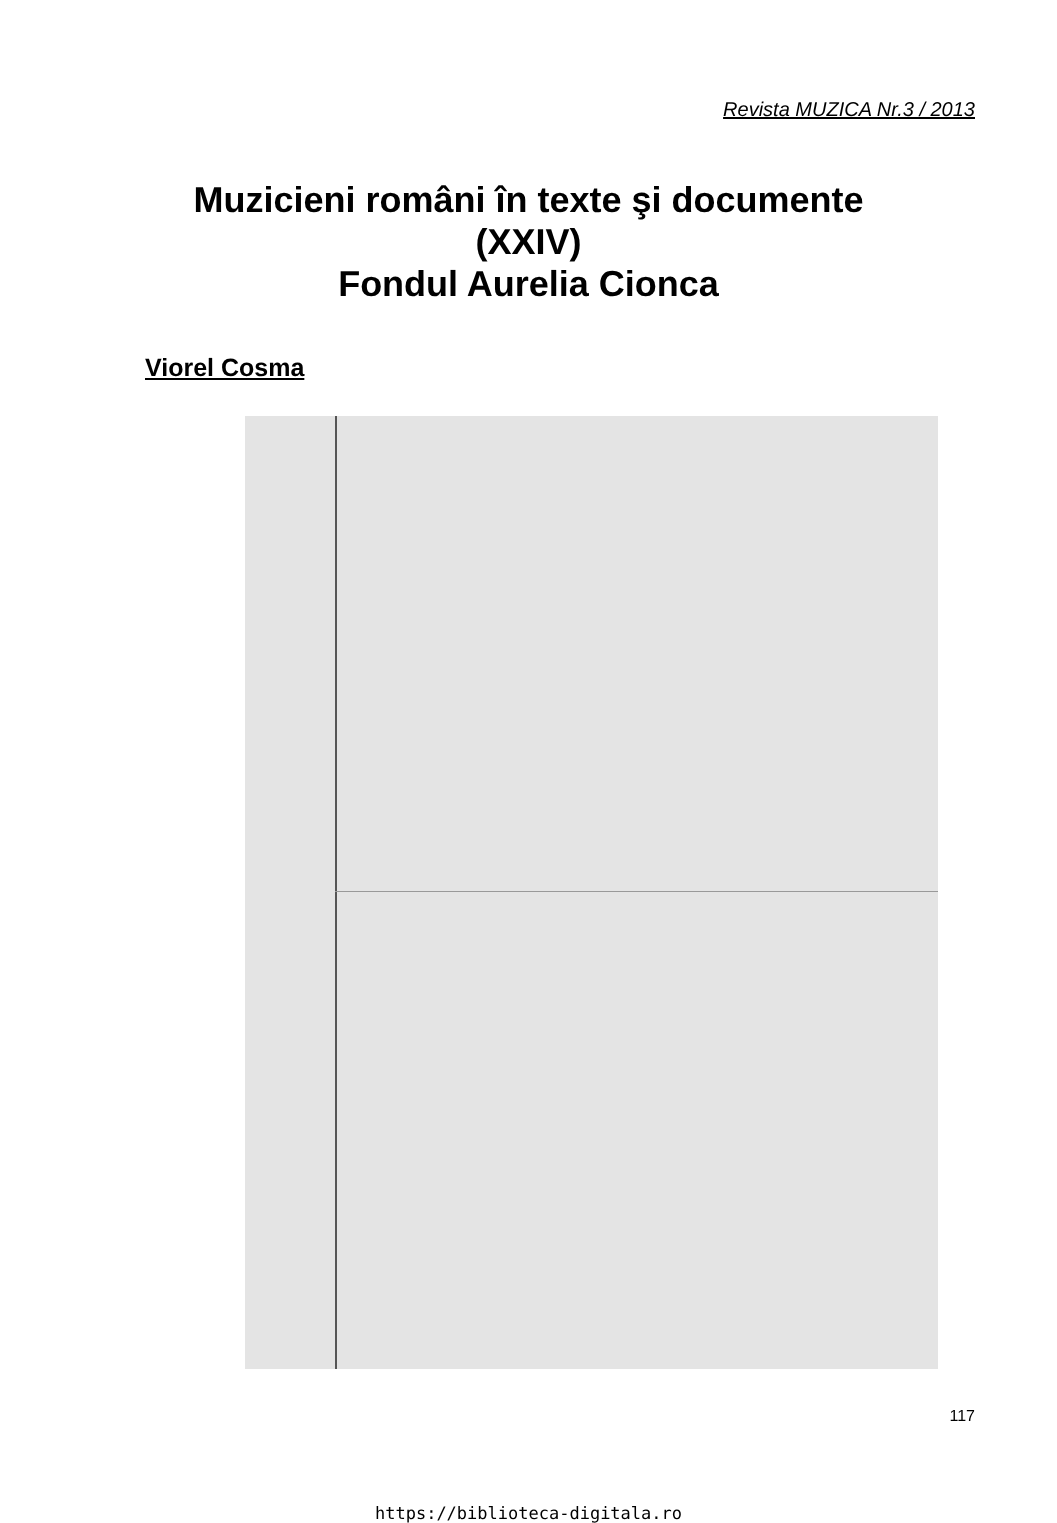Revista MUZICA Nr.3 / 2013
Muzicieni români în texte şi documente
(XXIV)
Fondul Aurelia Cionca
Viorel Cosma
117
https://biblioteca-digitala.ro